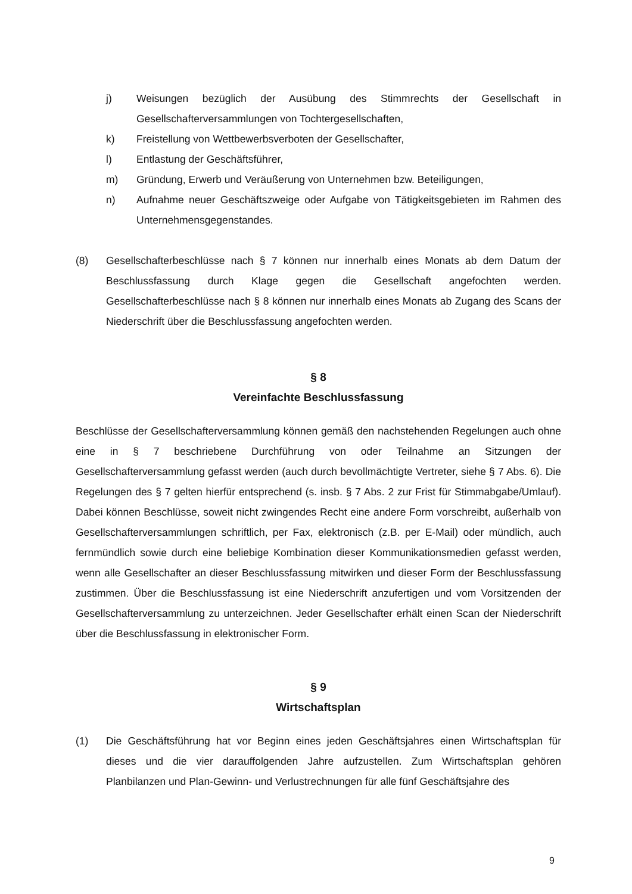j) Weisungen bezüglich der Ausübung des Stimmrechts der Gesellschaft in Gesellschafterversammlungen von Tochtergesellschaften,
k) Freistellung von Wettbewerbsverboten der Gesellschafter,
l) Entlastung der Geschäftsführer,
m) Gründung, Erwerb und Veräußerung von Unternehmen bzw. Beteiligungen,
n) Aufnahme neuer Geschäftszweige oder Aufgabe von Tätigkeitsgebieten im Rahmen des Unternehmensgegenstandes.
(8) Gesellschafterbeschlüsse nach § 7 können nur innerhalb eines Monats ab dem Datum der Beschlussfassung durch Klage gegen die Gesellschaft angefochten werden. Gesellschafterbeschlüsse nach § 8 können nur innerhalb eines Monats ab Zugang des Scans der Niederschrift über die Beschlussfassung angefochten werden.
§ 8
Vereinfachte Beschlussfassung
Beschlüsse der Gesellschafterversammlung können gemäß den nachstehenden Regelungen auch ohne eine in § 7 beschriebene Durchführung von oder Teilnahme an Sitzungen der Gesellschafterversammlung gefasst werden (auch durch bevollmächtigte Vertreter, siehe § 7 Abs. 6). Die Regelungen des § 7 gelten hierfür entsprechend (s. insb. § 7 Abs. 2 zur Frist für Stimmabgabe/Umlauf). Dabei können Beschlüsse, soweit nicht zwingendes Recht eine andere Form vorschreibt, außerhalb von Gesellschafterversammlungen schriftlich, per Fax, elektronisch (z.B. per E-Mail) oder mündlich, auch fernmündlich sowie durch eine beliebige Kombination dieser Kommunikationsmedien gefasst werden, wenn alle Gesellschafter an dieser Beschlussfassung mitwirken und dieser Form der Beschlussfassung zustimmen. Über die Beschlussfassung ist eine Niederschrift anzufertigen und vom Vorsitzenden der Gesellschafterversammlung zu unterzeichnen. Jeder Gesellschafter erhält einen Scan der Niederschrift über die Beschlussfassung in elektronischer Form.
§ 9
Wirtschaftsplan
(1) Die Geschäftsführung hat vor Beginn eines jeden Geschäftsjahres einen Wirtschaftsplan für dieses und die vier darauffolgenden Jahre aufzustellen. Zum Wirtschaftsplan gehören Planbilanzen und Plan-Gewinn- und Verlustrechnungen für alle fünf Geschäftsjahre des
9